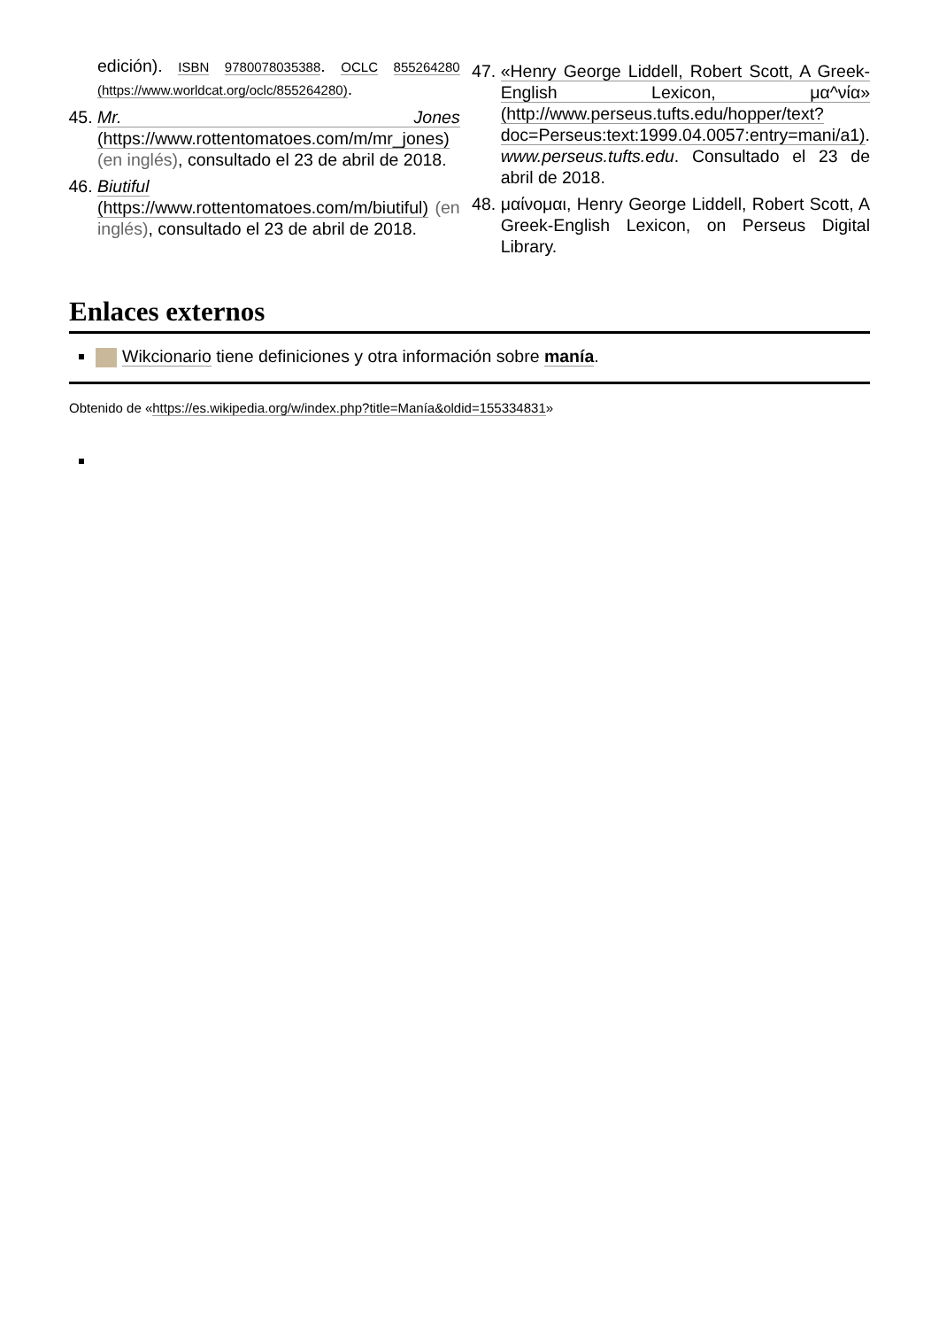edición). ISBN 9780078035388. OCLC 855264280 (https://www.worldcat.org/oclc/855264280).
45. Mr. Jones (https://www.rottentomatoes.com/m/mr_jones) (en inglés), consultado el 23 de abril de 2018.
46. Biutiful (https://www.rottentomatoes.com/m/biutiful) (en inglés), consultado el 23 de abril de 2018.
47. «Henry George Liddell, Robert Scott, A Greek-English Lexicon, μα^νία» (http://www.perseus.tufts.edu/hopper/text?doc=Perseus:text:1999.04.0057:entry=mani/a1). www.perseus.tufts.edu. Consultado el 23 de abril de 2018.
48. μαίνομαι, Henry George Liddell, Robert Scott, A Greek-English Lexicon, on Perseus Digital Library.
Enlaces externos
Wikcionario tiene definiciones y otra información sobre manía.
Obtenido de «https://es.wikipedia.org/w/index.php?title=Manía&oldid=155334831»